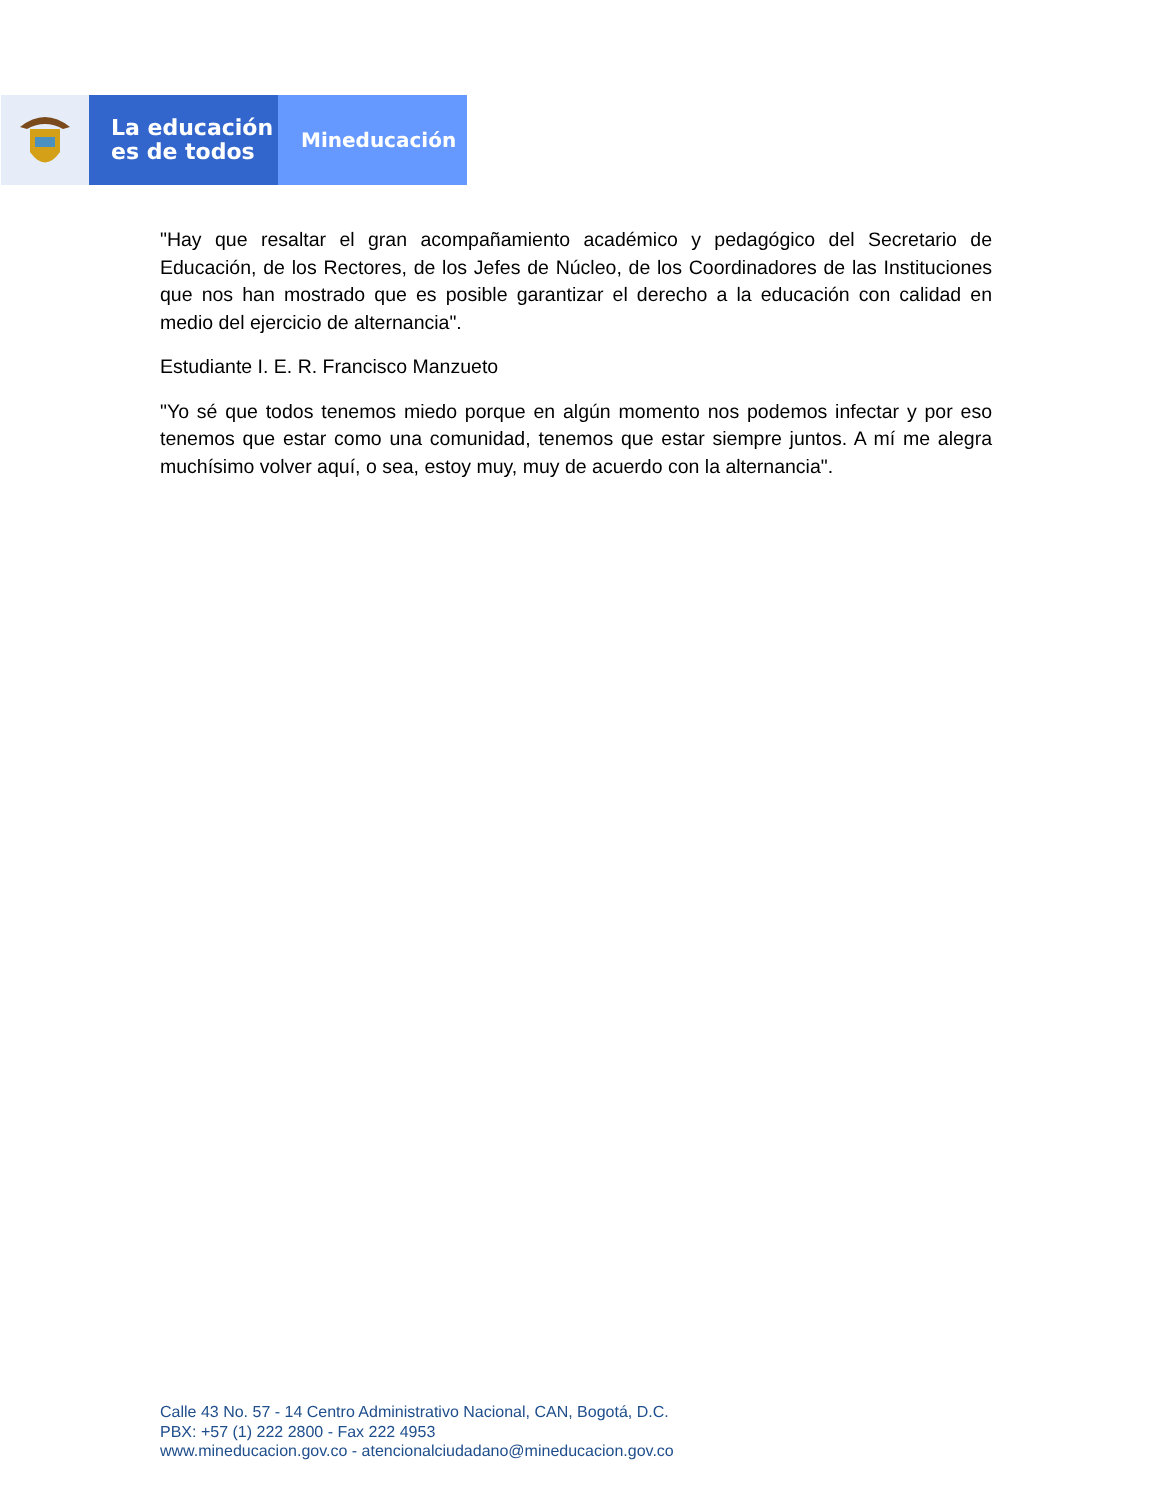La educación
es de todos
Mineducación
"Hay que resaltar el gran acompañamiento académico y pedagógico del Secretario de Educación, de los Rectores, de los Jefes de Núcleo, de los Coordinadores de las Instituciones que nos han mostrado que es posible garantizar el derecho a la educación con calidad en medio del ejercicio de alternancia".
Estudiante I. E. R. Francisco Manzueto
"Yo sé que todos tenemos miedo porque en algún momento nos podemos infectar y por eso tenemos que estar como una comunidad, tenemos que estar siempre juntos. A mí me alegra muchísimo volver aquí, o sea, estoy muy, muy de acuerdo con la alternancia".
Calle 43 No. 57 - 14 Centro Administrativo Nacional, CAN, Bogotá, D.C.
PBX: +57 (1) 222 2800 - Fax 222 4953
www.mineducacion.gov.co - atencionalciudadano@mineducacion.gov.co